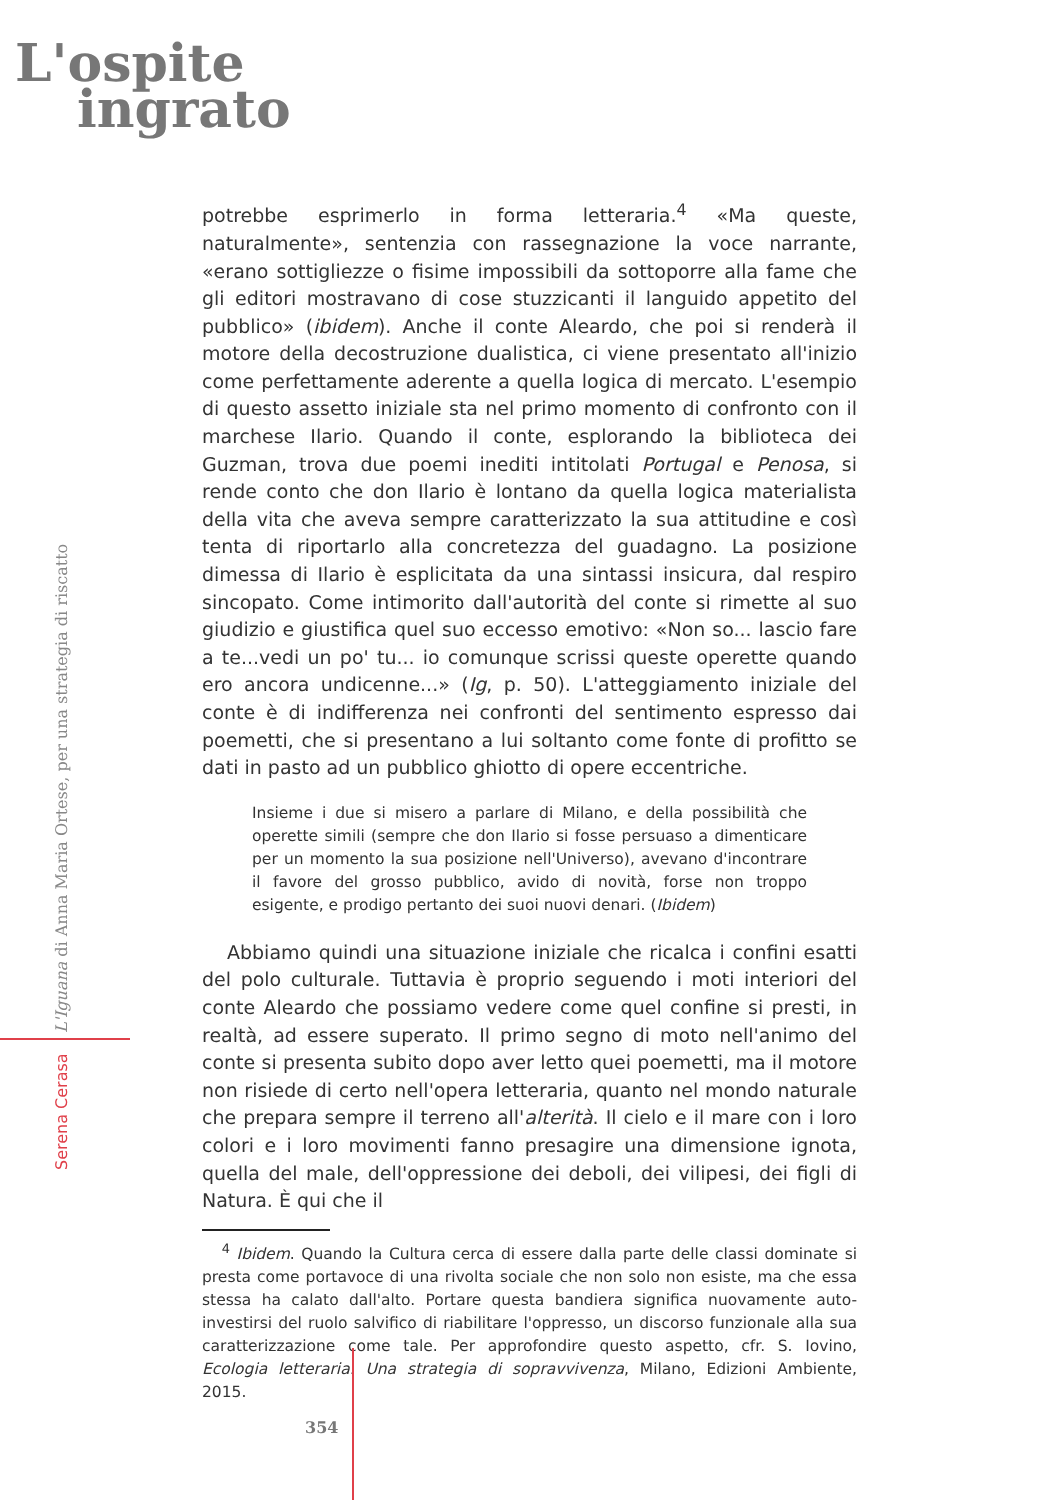L'ospite
ingrato
Serena Cerasa L'Iguana di Anna Maria Ortese, per una strategia di riscatto
potrebbe esprimerlo in forma letteraria.<sup>4</sup> «Ma queste, naturalmente», sentenzia con rassegnazione la voce narrante, «erano sottigliezze o fisime impossibili da sottoporre alla fame che gli editori mostravano di cose stuzzicanti il languido appetito del pubblico» (ibidem). Anche il conte Aleardo, che poi si renderà il motore della decostruzione dualistica, ci viene presentato all'inizio come perfettamente aderente a quella logica di mercato. L'esempio di questo assetto iniziale sta nel primo momento di confronto con il marchese Ilario. Quando il conte, esplorando la biblioteca dei Guzman, trova due poemi inediti intitolati Portugal e Penosa, si rende conto che don Ilario è lontano da quella logica materialista della vita che aveva sempre caratterizzato la sua attitudine e così tenta di riportarlo alla concretezza del guadagno. La posizione dimessa di Ilario è esplicitata da una sintassi insicura, dal respiro sincopato. Come intimorito dall'autorità del conte si rimette al suo giudizio e giustifica quel suo eccesso emotivo: «Non so... lascio fare a te...vedi un po' tu... io comunque scrissi queste operette quando ero ancora undicenne...» (Ig, p. 50). L'atteggiamento iniziale del conte è di indifferenza nei confronti del sentimento espresso dai poemetti, che si presentano a lui soltanto come fonte di profitto se dati in pasto ad un pubblico ghiotto di opere eccentriche.
Insieme i due si misero a parlare di Milano, e della possibilità che operette simili (sempre che don Ilario si fosse persuaso a dimenticare per un momento la sua posizione nell'Universo), avevano d'incontrare il favore del grosso pubblico, avido di novità, forse non troppo esigente, e prodigo pertanto dei suoi nuovi denari. (Ibidem)
Abbiamo quindi una situazione iniziale che ricalca i confini esatti del polo culturale. Tuttavia è proprio seguendo i moti interiori del conte Aleardo che possiamo vedere come quel confine si presti, in realtà, ad essere superato. Il primo segno di moto nell'animo del conte si presenta subito dopo aver letto quei poemetti, ma il motore non risiede di certo nell'opera letteraria, quanto nel mondo naturale che prepara sempre il terreno all'alterità. Il cielo e il mare con i loro colori e i loro movimenti fanno presagire una dimensione ignota, quella del male, dell'oppressione dei deboli, dei vilipesi, dei figli di Natura. È qui che il
<sup>4</sup> Ibidem. Quando la Cultura cerca di essere dalla parte delle classi dominate si presta come portavoce di una rivolta sociale che non solo non esiste, ma che essa stessa ha calato dall'alto. Portare questa bandiera significa nuovamente auto-investirsi del ruolo salvifico di riabilitare l'oppresso, un discorso funzionale alla sua caratterizzazione come tale. Per approfondire questo aspetto, cfr. S. Iovino, Ecologia letteraria. Una strategia di sopravvivenza, Milano, Edizioni Ambiente, 2015.
354